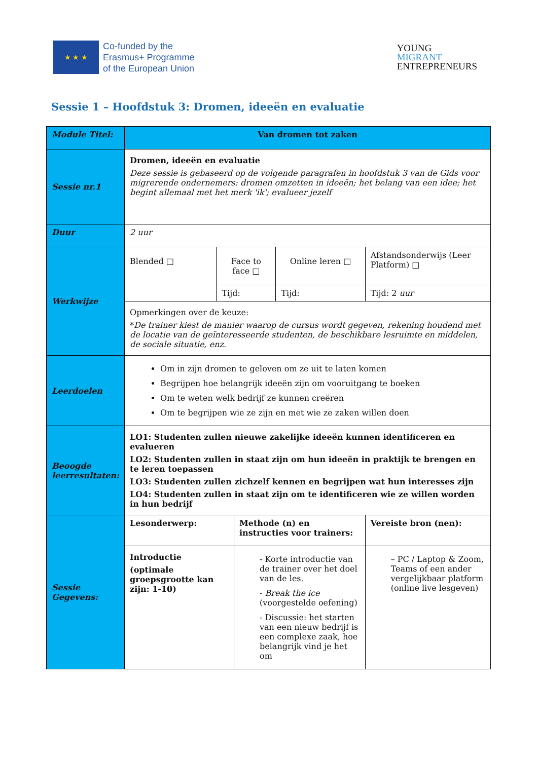★ ★ ★
Co-funded by the
Erasmus+ Programme
of the European Union
YOUNG
MIGRANT
ENTREPRENEURS
Sessie 1 – Hoofdstuk 3: Dromen, ideeën en evaluatie
| Module Titel: | Van dromen tot zaken | | | | |
| Sessie nr.1 | Dromen, ideeën en evaluatie Deze sessie is gebaseerd op de volgende paragrafen in hoofdstuk 3 van de Gids voor migrerende ondernemers: dromen omzetten in ideeën; het belang van een idee; het begint allemaal met het merk 'ik'; evalueer jezelf | | | | |
| Duur | 2 uur | | | | |
| Werkwijze | Blended □ | Face to face □ | | Online leren □ | Afstandsonderwijs (Leer Platform) □ |
| | | Tijd: | | Tijd: | Tijd: 2 uur |
| | Opmerkingen over de keuze: * De trainer kiest de manier waarop de cursus wordt gegeven, rekening houdend met de locatie van de geïnteresseerde studenten, de beschikbare lesruimte en middelen, de sociale situatie, enz. | | | | |
| Leerdoelen | Om in zijn dromen te geloven om ze uit te laten komen Begrijpen hoe belangrijk ideeën zijn om vooruitgang te boeken Om te weten welk bedrijf ze kunnen creëren Om te begrijpen wie ze zijn en met wie ze zaken willen doen | | | | |
| Beoogde leerresultaten: | LO1: Studenten zullen nieuwe zakelijke ideeën kunnen identificeren en evalueren LO2: Studenten zullen in staat zijn om hun ideeën in praktijk te brengen en te leren toepassen LO3: Studenten zullen zichzelf kennen en begrijpen wat hun interesses zijn LO4: Studenten zullen in staat zijn om te identificeren wie ze willen worden in hun bedrijf | | | | |
| Sessie Gegevens: | Lesonderwerp: | | Methode (n) en instructies voor trainers: | | Vereiste bron (nen): |
| | Introductie (optimale groepsgrootte kan zijn: 1-10) | | - Korte introductie van de trainer over het doel van de les. - Break the ice (voorgestelde oefening) - Discussie: het starten van een nieuw bedrijf is een complexe zaak, hoe belangrijk vind je het om | | – PC / Laptop & Zoom, Teams of een ander vergelijkbaar platform (online live lesgeven) |